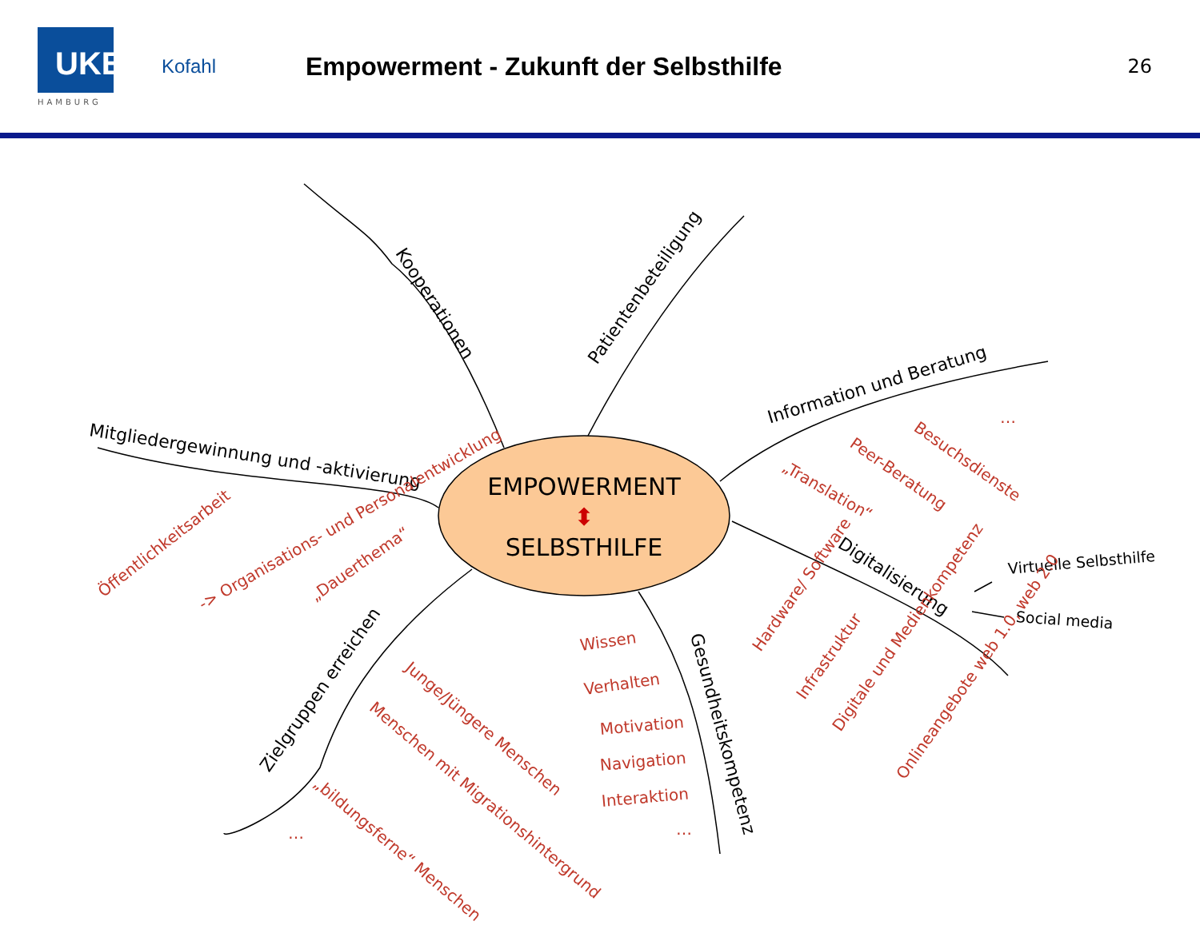UKE
HAMBURG
Kofahl
Empowerment - Zukunft der Selbsthilfe
26
EMPOWERMENT
⬍
SELBSTHILFE
Kooperationen
Patientenbeteiligung
Mitgliedergewinnung und -aktivierung
Information und Beratung
Digitalisierung
Virtuelle Selbsthilfe
Social media
Zielgruppen erreichen
Gesundheitskompetenz
Öffentlichkeitsarbeit
-> Organisations- und Personalentwicklung „Dauerthema“
Besuchsdienste
Peer-Beratung
„Translation“
…
Hardware/ Software
Infrastruktur
Digitale und Medienkompetenz
Onlineangebote web 1.0, web 2.0
Wissen
Verhalten
Motivation
Navigation
Interaktion
…
Junge/Jüngere Menschen
Menschen mit Migrationshintergrund
„bildungsferne“ Menschen
…